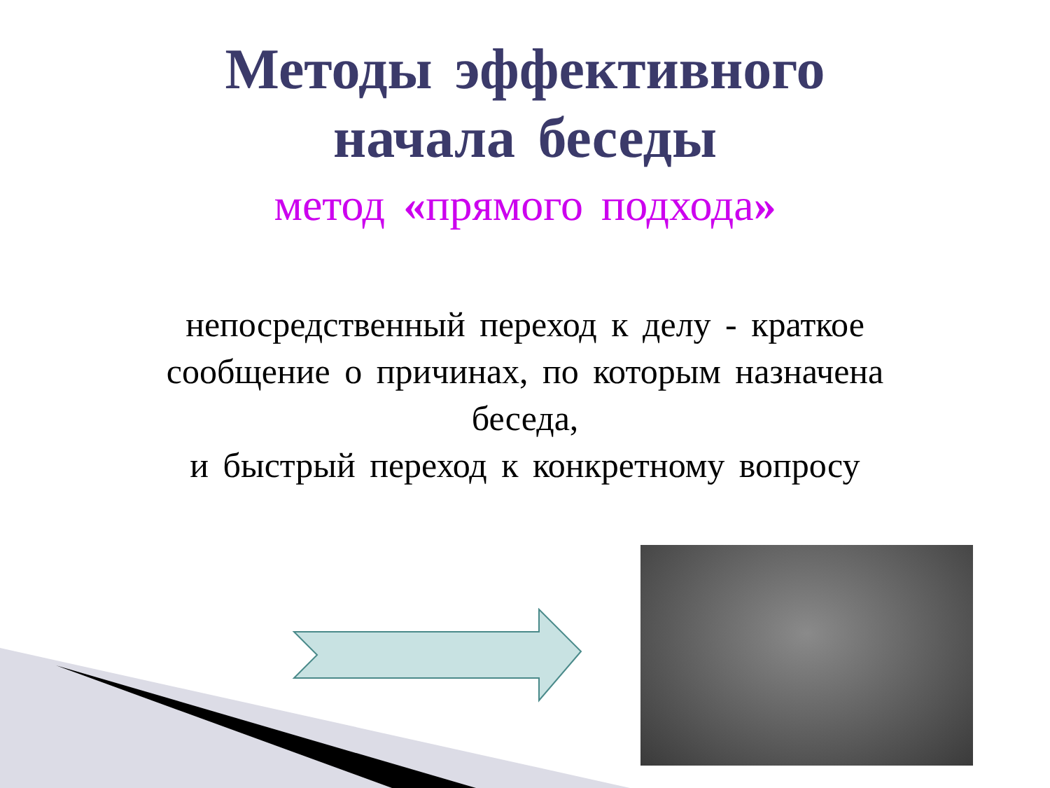Методы эффективного
начала беседы
метод «прямого подхода»
непосредственный переход к делу - краткое сообщение о причинах, по которым назначена беседа,
и быстрый переход к конкретному вопросу